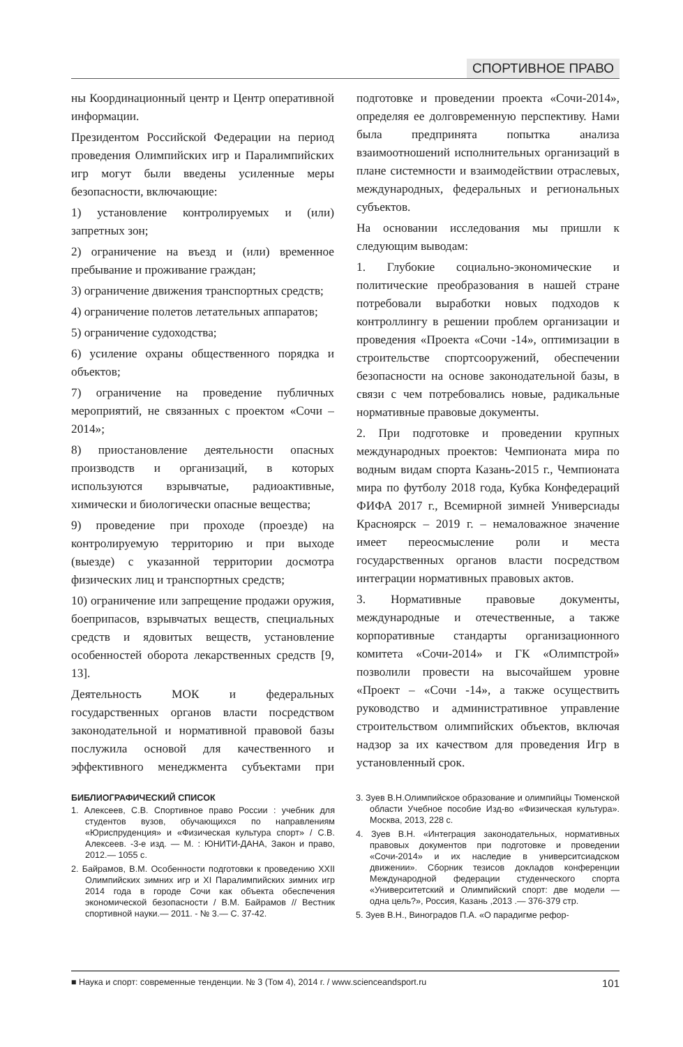СПОРТИВНОЕ ПРАВО
ны Координационный центр и Центр оперативной информации.
Президентом Российской Федерации на период проведения Олимпийских игр и Паралимпийских игр могут были введены усиленные меры безопасности, включающие:
1) установление контролируемых и (или) запретных зон;
2) ограничение на въезд и (или) временное пребывание и проживание граждан;
3) ограничение движения транспортных средств;
4) ограничение полетов летательных аппаратов;
5) ограничение судоходства;
6) усиление охраны общественного порядка и объектов;
7) ограничение на проведение публичных мероприятий, не связанных с проектом «Сочи – 2014»;
8) приостановление деятельности опасных производств и организаций, в которых используются взрывчатые, радиоактивные, химически и биологически опасные вещества;
9) проведение при проходе (проезде) на контролируемую территорию и при выходе (выезде) с указанной территории досмотра физических лиц и транспортных средств;
10) ограничение или запрещение продажи оружия, боеприпасов, взрывчатых веществ, специальных средств и ядовитых веществ, установление особенностей оборота лекарственных средств [9, 13].
Деятельность МОК и федеральных государственных органов власти посредством законодательной и нормативной правовой базы послужила основой для качественного и эффективного менеджмента субъектами при подготовке и проведении проекта «Сочи-2014», определяя ее долговременную перспективу. Нами была предпринята попытка анализа взаимоотношений исполнительных организаций в плане системности и взаимодействии отраслевых, международных, федеральных и региональных субъектов.
На основании исследования мы пришли к следующим выводам:
1. Глубокие социально-экономические и политические преобразования в нашей стране потребовали выработки новых подходов к контроллингу в решении проблем организации и проведения «Проекта «Сочи -14», оптимизации в строительстве спортсооружений, обеспечении безопасности на основе законодательной базы, в связи с чем потребовались новые, радикальные нормативные правовые документы.
2. При подготовке и проведении крупных международных проектов: Чемпионата мира по водным видам спорта Казань-2015 г., Чемпионата мира по футболу 2018 года, Кубка Конфедераций ФИФА 2017 г., Всемирной зимней Универсиады Красноярск – 2019 г. – немаловажное значение имеет переосмысление роли и места государственных органов власти посредством интеграции нормативных правовых актов.
3. Нормативные правовые документы, международные и отечественные, а также корпоративные стандарты организационного комитета «Сочи-2014» и ГК «Олимпстрой» позволили провести на высочайшем уровне «Проект – «Сочи -14», а также осуществить руководство и административное управление строительством олимпийских объектов, включая надзор за их качеством для проведения Игр в установленный срок.
БИБЛИОГРАФИЧЕСКИЙ СПИСОК
1. Алексеев, С.В. Спортивное право России : учебник для студентов вузов, обучающихся по направлениям «Юриспруденция» и «Физическая культура спорт» / С.В. Алексеев. -3-е изд. — М. : ЮНИТИ-ДАНА, Закон и право, 2012.— 1055 с.
2. Байрамов, В.М. Особенности подготовки к проведению XXII Олимпийских зимних игр и XI Паралимпийских зимних игр 2014 года в городе Сочи как объекта обеспечения экономической безопасности / В.М. Байрамов // Вестник спортивной науки.— 2011. - № 3.— С. 37-42.
3. Зуев В.Н.Олимпийское образование и олимпийцы Тюменской области Учебное пособие Изд-во «Физическая культура». Москва, 2013, 228 с.
4. Зуев В.Н. «Интеграция законодательных, нормативных правовых документов при подготовке и проведении «Сочи-2014» и их наследие в университсиадском движении». Сборник тезисов докладов конференции Международной федерации студенческого спорта «Университетский и Олимпийский спорт: две модели — одна цель?», Россия, Казань ,2013 .— 376-379 стр.
5. Зуев В.Н., Виноградов П.А. «О парадигме рефор-
■ Наука и спорт: современные тенденции. № 3 (Том 4), 2014 г. / www.scienceandsport.ru 101